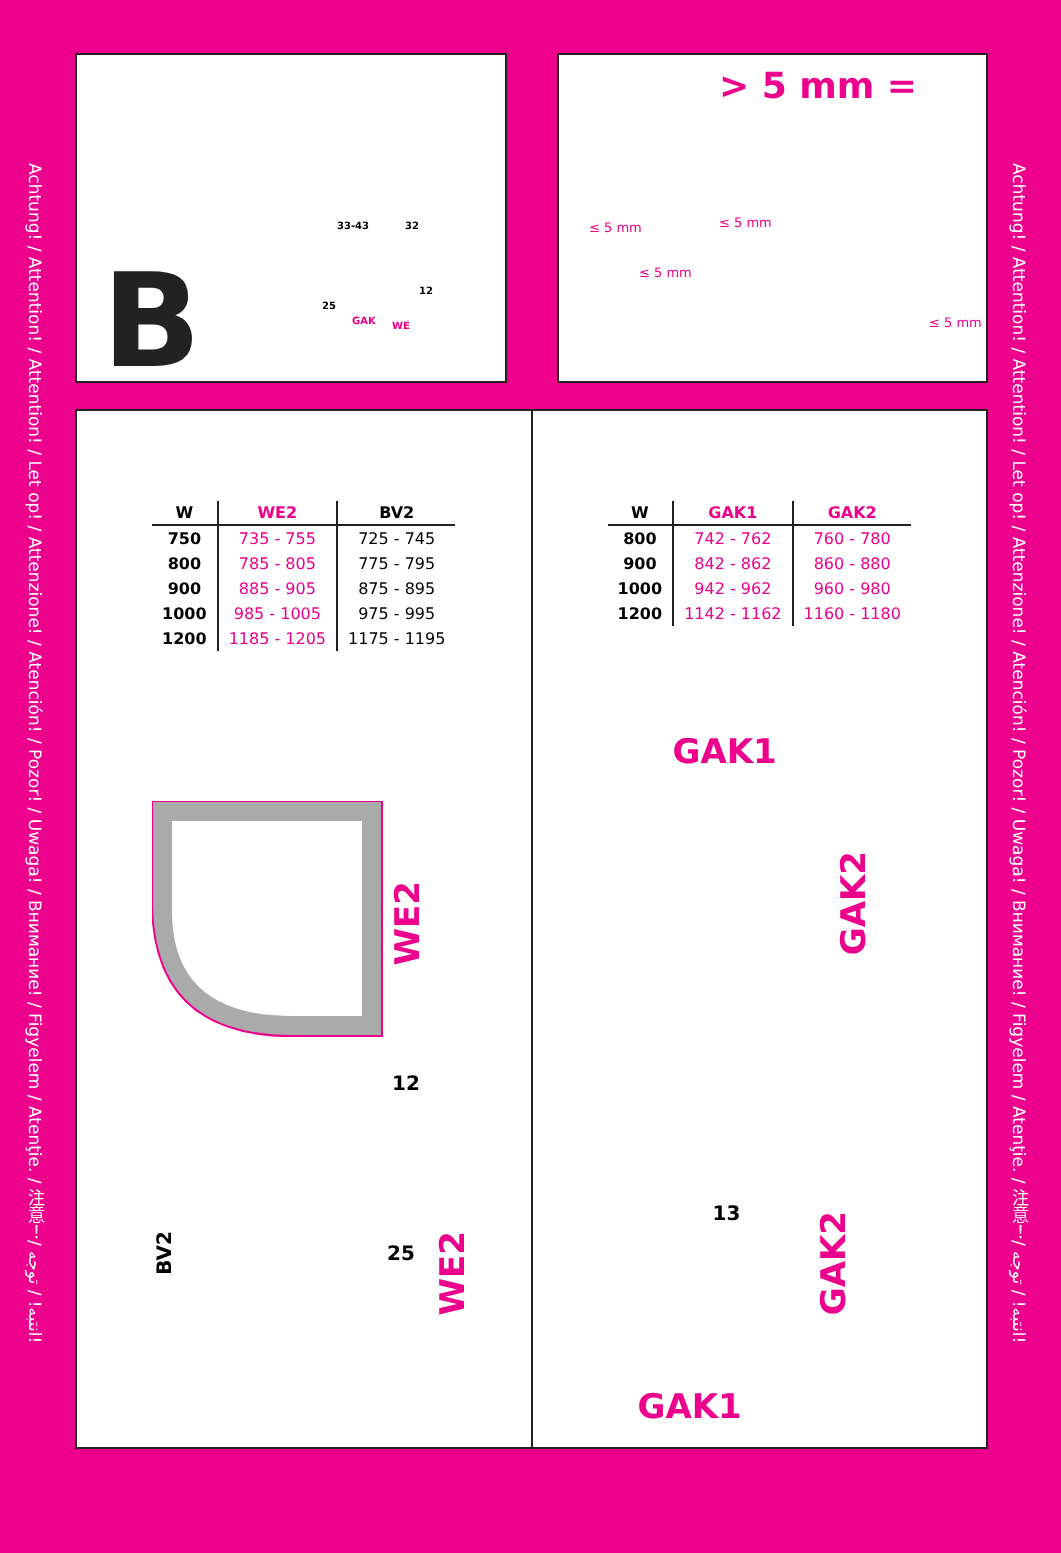Achtung! / Attention! / Attention! / Let op! / Attenzione! / Atención! / Pozor! / Uwaga! / Внимание! / Figyelem / Atenţie. / 注意！/ انتبه! / توجه!
Achtung! / Attention! / Attention! / Let op! / Attenzione! / Atención! / Pozor! / Uwaga! / Внимание! / Figyelem / Atenţie. / 注意！/ انتبه! / توجه!
B
33-43 32
12
25
GAK WE
> 5 mm =
≤ 5 mm ≤ 5 mm
≤ 5 mm
≤ 5 mm
| W | WE2 | BV2 |
| --- | --- | --- |
| 750 | 735 - 755 | 725 - 745 |
| 800 | 785 - 805 | 775 - 795 |
| 900 | 885 - 905 | 875 - 895 |
| 1000 | 985 - 1005 | 975 - 995 |
| 1200 | 1185 - 1205 | 1175 - 1195 |
WE2
12
25
BV2
WE2
| W | GAK1 | GAK2 |
| --- | --- | --- |
| 800 | 742 - 762 | 760 - 780 |
| 900 | 842 - 862 | 860 - 880 |
| 1000 | 942 - 962 | 960 - 980 |
| 1200 | 1142 - 1162 | 1160 - 1180 |
GAK1
GAK2
13
GAK2
GAK1